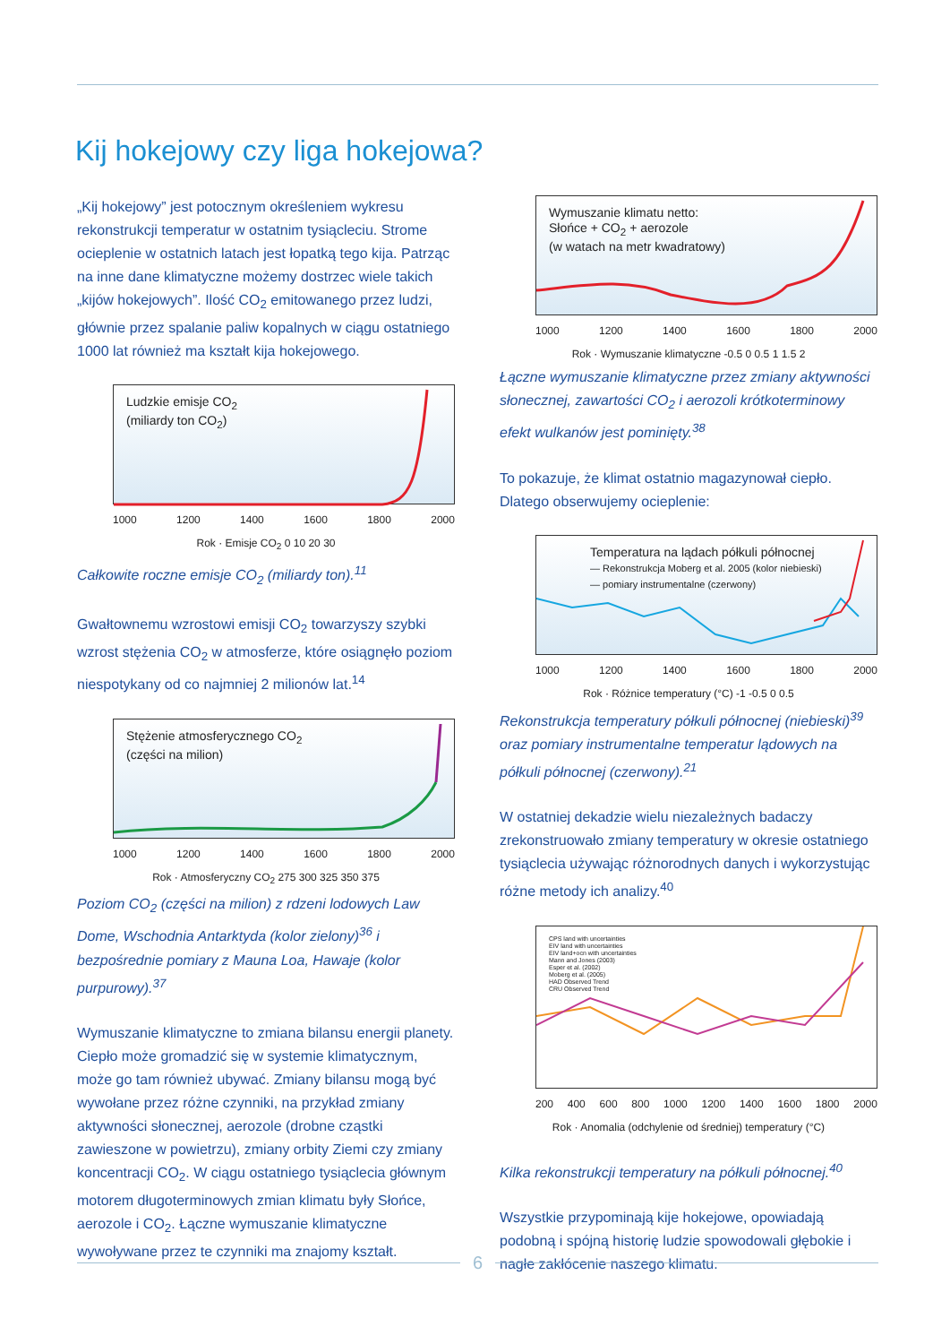Kij hokejowy czy liga hokejowa?
„Kij hokejowy” jest potocznym określeniem wykresu rekonstrukcji temperatur w ostatnim tysiącleciu. Strome ocieplenie w ostatnich latach jest łopatką tego kija. Patrząc na inne dane klimatyczne możemy dostrzec wiele takich „kijów hokejowych”. Ilość CO<sub>2</sub> emitowanego przez ludzi, głównie przez spalanie paliw kopalnych w ciągu ostatniego 1000 lat również ma kształt kija hokejowego.
Ludzkie emisje CO<sub>2</sub>
(miliardy ton CO<sub>2</sub>)
1000 1200 1400 1600 1800 2000
Rok · Emisje CO<sub>2</sub> 0 10 20 30
Całkowite roczne emisje CO<sub>2</sub> (miliardy ton).<sup>11</sup>
Gwałtownemu wzrostowi emisji CO<sub>2</sub> towarzyszy szybki wzrost stężenia CO<sub>2</sub> w atmosferze, które osiągnęło poziom niespotykany od co najmniej 2 milionów lat.<sup>14</sup>
Stężenie atmosferycznego CO<sub>2</sub>
(części na milion)
1000 1200 1400 1600 1800 2000
Rok · Atmosferyczny CO<sub>2</sub> 275 300 325 350 375
Poziom CO<sub>2</sub> (części na milion) z rdzeni lodowych Law Dome, Wschodnia Antarktyda (kolor zielony)<sup>36</sup> i bezpośrednie pomiary z Mauna Loa, Hawaje (kolor purpurowy).<sup>37</sup>
Wymuszanie klimatyczne to zmiana bilansu energii planety. Ciepło może gromadzić się w systemie klimatycznym, może go tam również ubywać. Zmiany bilansu mogą być wywołane przez różne czynniki, na przykład zmiany aktywności słonecznej, aerozole (drobne cząstki zawieszone w powietrzu), zmiany orbity Ziemi czy zmiany koncentracji CO<sub>2</sub>. W ciągu ostatniego tysiąclecia głównym motorem długoterminowych zmian klimatu były Słońce, aerozole i CO<sub>2</sub>. Łączne wymuszanie klimatyczne wywoływane przez te czynniki ma znajomy kształt.
Wymuszanie klimatu netto:
Słońce + CO<sub>2</sub> + aerozole
(w watach na metr kwadratowy)
1000 1200 1400 1600 1800 2000
Rok · Wymuszanie klimatyczne -0.5 0 0.5 1 1.5 2
Łączne wymuszanie klimatyczne przez zmiany aktywności słonecznej, zawartości CO<sub>2</sub> i aerozoli krótkoterminowy efekt wulkanów jest pominięty.<sup>38</sup>
To pokazuje, że klimat ostatnio magazynował ciepło. Dlatego obserwujemy ocieplenie:
Temperatura na lądach półkuli północnej
— Rekonstrukcja Moberg et al. 2005 (kolor niebieski)
— pomiary instrumentalne (czerwony)
1000 1200 1400 1600 1800 2000
Rok · Różnice temperatury (°C) -1 -0.5 0 0.5
Rekonstrukcja temperatury półkuli północnej (niebieski)<sup>39</sup> oraz pomiary instrumentalne temperatur lądowych na półkuli północnej (czerwony).<sup>21</sup>
W ostatniej dekadzie wielu niezależnych badaczy zrekonstruowało zmiany temperatury w okresie ostatniego tysiąclecia używając różnorodnych danych i wykorzystując różne metody ich analizy.<sup>40</sup>
CPS land with uncertainties
EIV land with uncertainties
EIV land+ocn with uncertainties
Mann and Jones (2003)
Esper et al. (2002)
Moberg et al. (2005)
HAD Observed Trend
CRU Observed Trend
200 400 600 800 1000 1200 1400 1600 1800 2000
Rok · Anomalia (odchylenie od średniej) temperatury (°C)
Kilka rekonstrukcji temperatury na półkuli północnej.<sup>40</sup>
Wszystkie przypominają kije hokejowe, opowiadają podobną i spójną historię ludzie spowodowali głębokie i nagłe zakłócenie naszego klimatu.
6